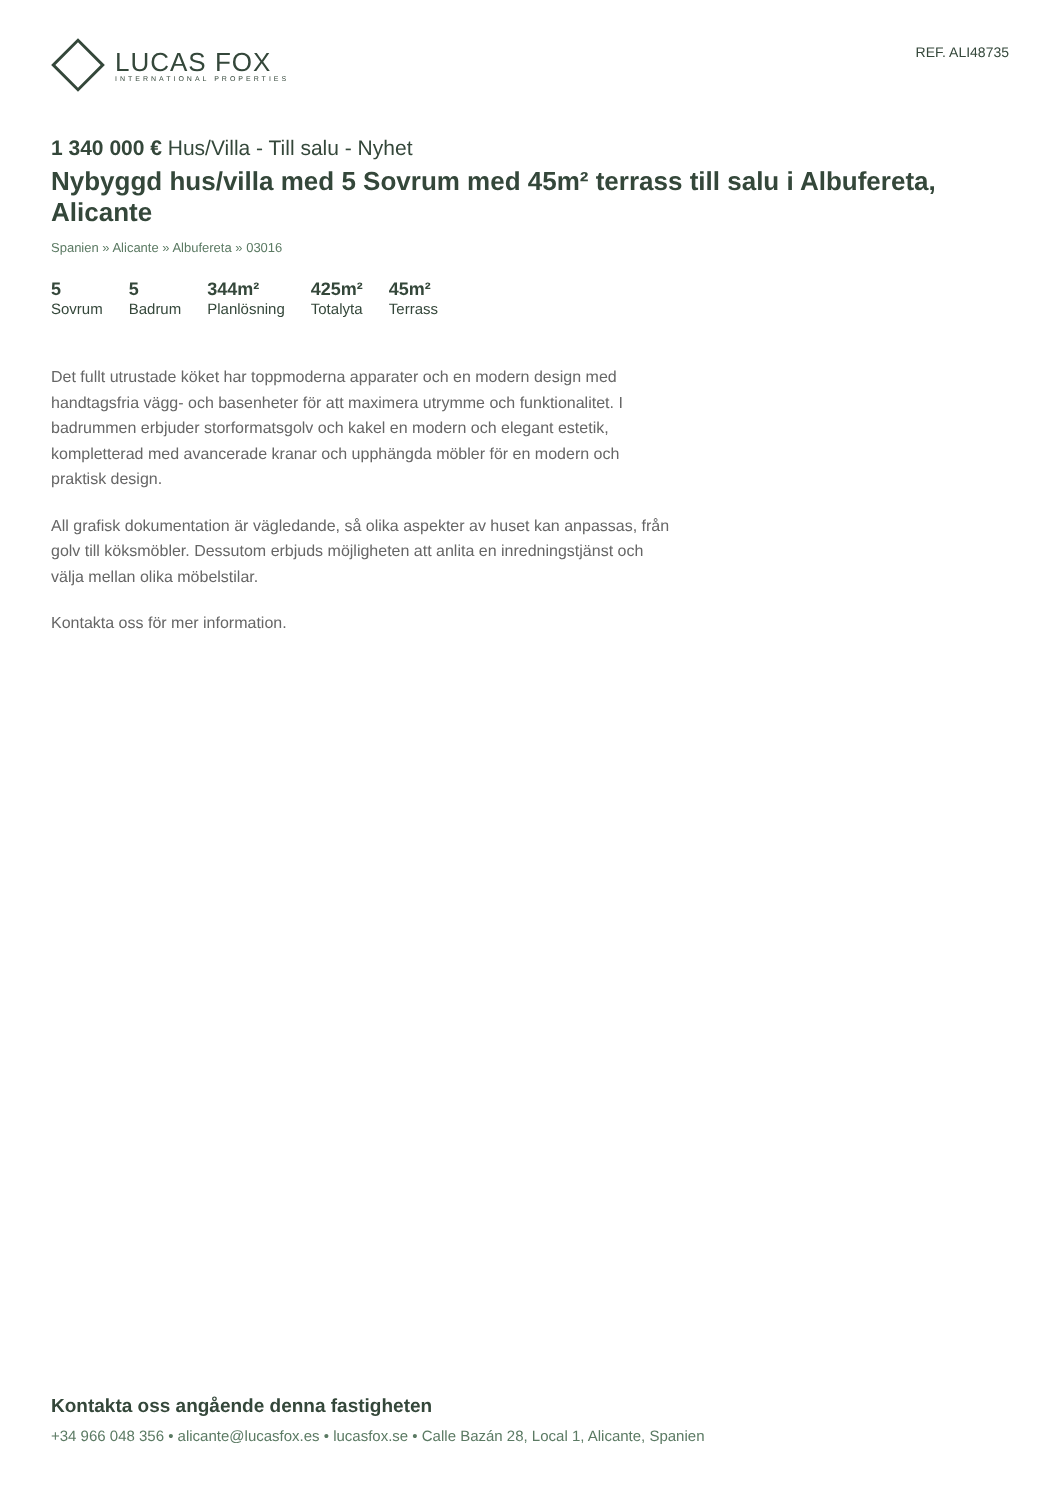LUCAS FOX
INTERNATIONAL PROPERTIES
REF. ALI48735
1 340 000 € Hus/Villa - Till salu - Nyhet
Nybyggd hus/villa med 5 Sovrum med 45m² terrass till salu i Albufereta, Alicante
Spanien » Alicante » Albufereta » 03016
5
Sovrum
5
Badrum
344m²
Planlösning
425m²
Totalyta
45m²
Terrass
Det fullt utrustade köket har toppmoderna apparater och en modern design med handtagsfria vägg- och basenheter för att maximera utrymme och funktionalitet. I badrummen erbjuder storformatsgolv och kakel en modern och elegant estetik, kompletterad med avancerade kranar och upphängda möbler för en modern och praktisk design.
All grafisk dokumentation är vägledande, så olika aspekter av huset kan anpassas, från golv till köksmöbler. Dessutom erbjuds möjligheten att anlita en inredningstjänst och välja mellan olika möbelstilar.
Kontakta oss för mer information.
Kontakta oss angående denna fastigheten
+34 966 048 356 • alicante@lucasfox.es • lucasfox.se • Calle Bazán 28, Local 1, Alicante, Spanien